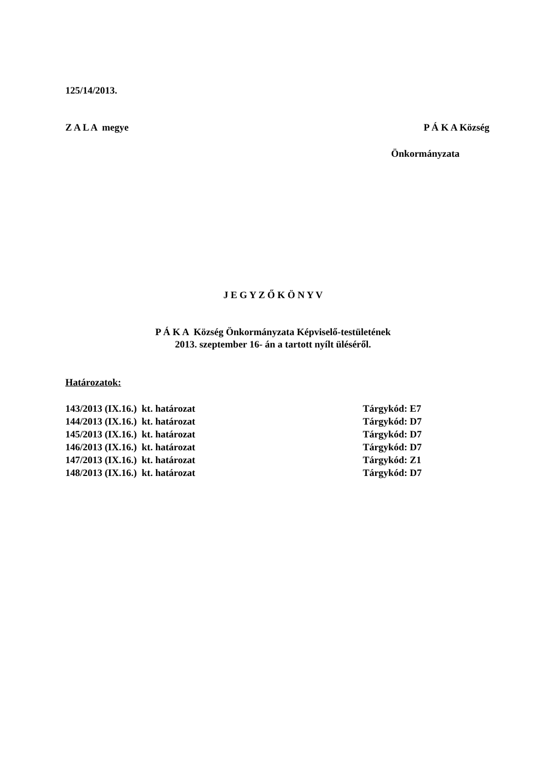125/14/2013.
Z A L A megye P Á K A Község
Önkormányzata
J E G Y Z Ő K Ö N Y V
P Á K A Község Önkormányzata Képviselő-testületének
2013. szeptember 16- án a tartott nyílt üléséről.
Határozatok:
| 143/2013 (IX.16.) kt. határozat | Tárgykód: E7 |
| 144/2013 (IX.16.) kt. határozat | Tárgykód: D7 |
| 145/2013 (IX.16.) kt. határozat | Tárgykód: D7 |
| 146/2013 (IX.16.) kt. határozat | Tárgykód: D7 |
| 147/2013 (IX.16.) kt. határozat | Tárgykód: Z1 |
| 148/2013 (IX.16.) kt. határozat | Tárgykód: D7 |